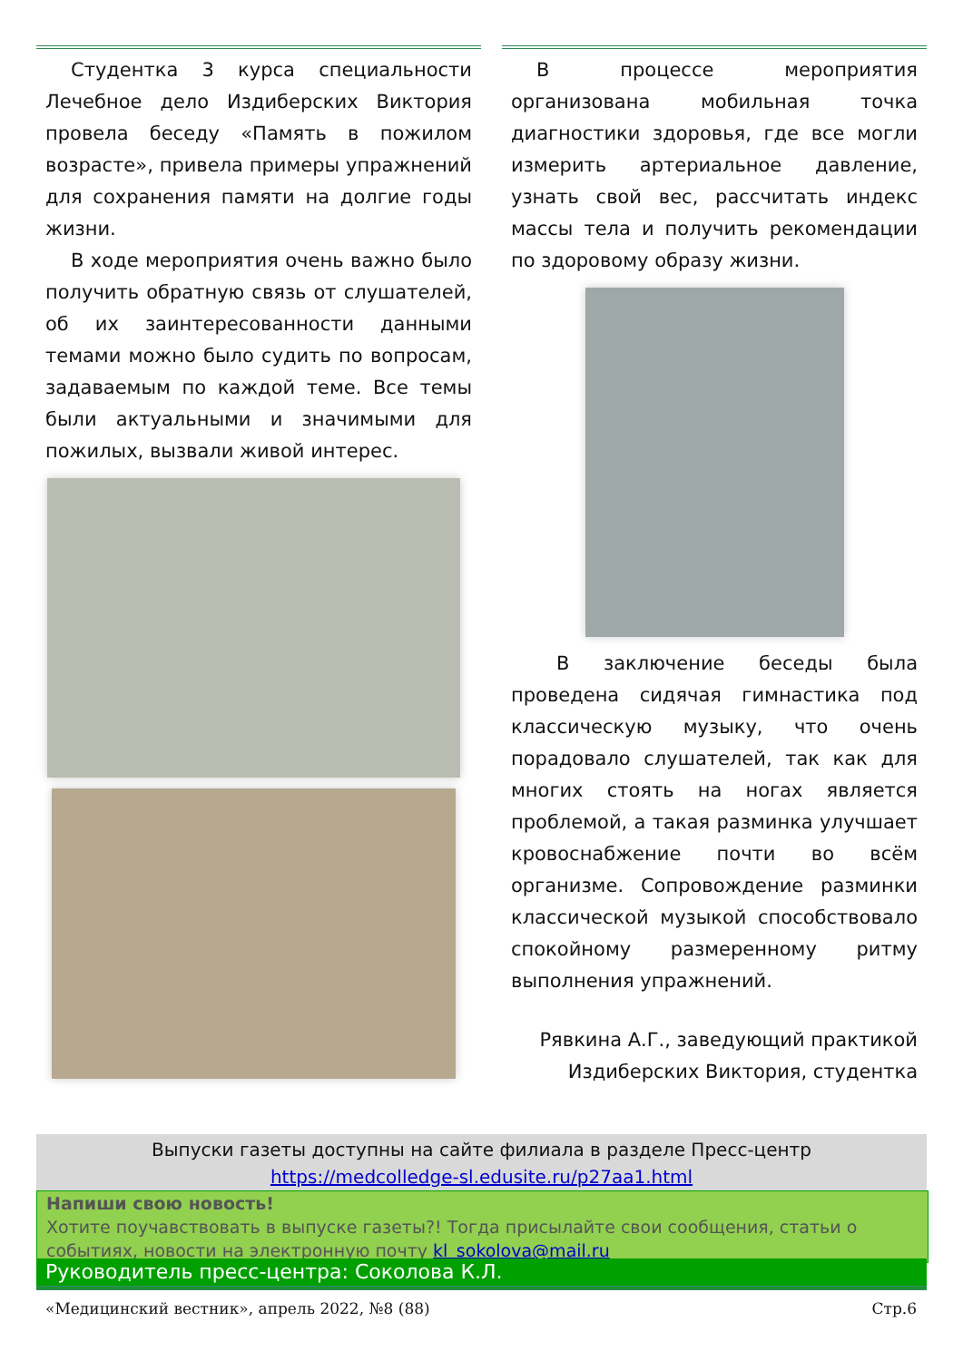Студентка 3 курса специальности Лечебное дело Издиберских Виктория провела беседу «Память в пожилом возрасте», привела примеры упражнений для сохранения памяти на долгие годы жизни.
В ходе мероприятия очень важно было получить обратную связь от слушателей, об их заинтересованности данными темами можно было судить по вопросам, задаваемым по каждой теме. Все темы были актуальными и значимыми для пожилых, вызвали живой интерес.
В процессе мероприятия организована мобильная точка диагностики здоровья, где все могли измерить артериальное давление, узнать свой вес, рассчитать индекс массы тела и получить рекомендации по здоровому образу жизни.
В заключение беседы была проведена сидячая гимнастика под классическую музыку, что очень порадовало слушателей, так как для многих стоять на ногах является проблемой, а такая разминка улучшает кровоснабжение почти во всём организме. Сопровождение разминки классической музыкой способствовало спокойному размеренному ритму выполнения упражнений.
Рявкина А.Г., заведующий практикой
Издиберских Виктория, студентка
Выпуски газеты доступны на сайте филиала в разделе Пресс-центр
https://medcolledge-sl.edusite.ru/p27aa1.html
Напиши свою новость!
Хотите поучавствовать в выпуске газеты?! Тогда присылайте свои сообщения, статьи о событиях, новости на электронную почту kl_sokolova@mail.ru
Руководитель пресс-центра: Соколова К.Л.
«Медицинский вестник», апрель 2022, №8 (88) Стр.6